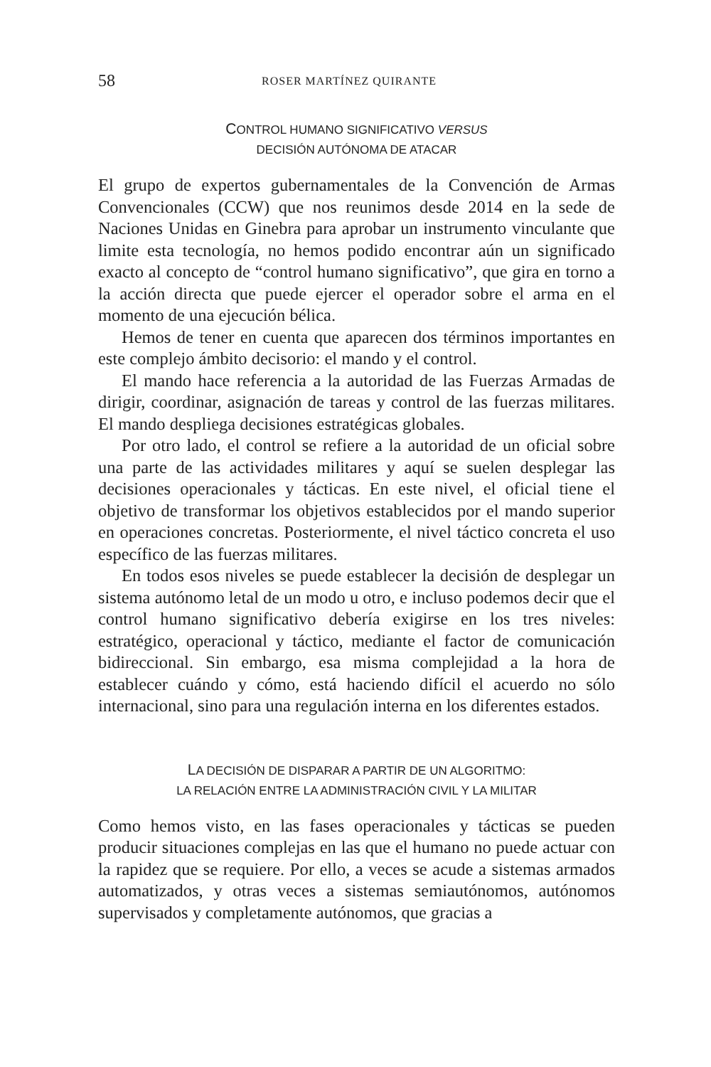58 ROSER MARTÍNEZ QUIRANTE
CONTROL HUMANO SIGNIFICATIVO VERSUS
DECISIÓN AUTÓNOMA DE ATACAR
El grupo de expertos gubernamentales de la Convención de Armas Convencionales (CCW) que nos reunimos desde 2014 en la sede de Naciones Unidas en Ginebra para aprobar un instrumento vinculante que limite esta tecnología, no hemos podido encontrar aún un significado exacto al concepto de “control humano significativo”, que gira en torno a la acción directa que puede ejercer el operador sobre el arma en el momento de una ejecución bélica.
Hemos de tener en cuenta que aparecen dos términos importantes en este complejo ámbito decisorio: el mando y el control.
El mando hace referencia a la autoridad de las Fuerzas Armadas de dirigir, coordinar, asignación de tareas y control de las fuerzas militares. El mando despliega decisiones estratégicas globales.
Por otro lado, el control se refiere a la autoridad de un oficial sobre una parte de las actividades militares y aquí se suelen desplegar las decisiones operacionales y tácticas. En este nivel, el oficial tiene el objetivo de transformar los objetivos establecidos por el mando superior en operaciones concretas. Posteriormente, el nivel táctico concreta el uso específico de las fuerzas militares.
En todos esos niveles se puede establecer la decisión de desplegar un sistema autónomo letal de un modo u otro, e incluso podemos decir que el control humano significativo debería exigirse en los tres niveles: estratégico, operacional y táctico, mediante el factor de comunicación bidireccional. Sin embargo, esa misma complejidad a la hora de establecer cuándo y cómo, está haciendo difícil el acuerdo no sólo internacional, sino para una regulación interna en los diferentes estados.
LA DECISIÓN DE DISPARAR A PARTIR DE UN ALGORITMO:
LA RELACIÓN ENTRE LA ADMINISTRACIÓN CIVIL Y LA MILITAR
Como hemos visto, en las fases operacionales y tácticas se pueden producir situaciones complejas en las que el humano no puede actuar con la rapidez que se requiere. Por ello, a veces se acude a sistemas armados automatizados, y otras veces a sistemas semiautónomos, autónomos supervisados y completamente autónomos, que gracias a